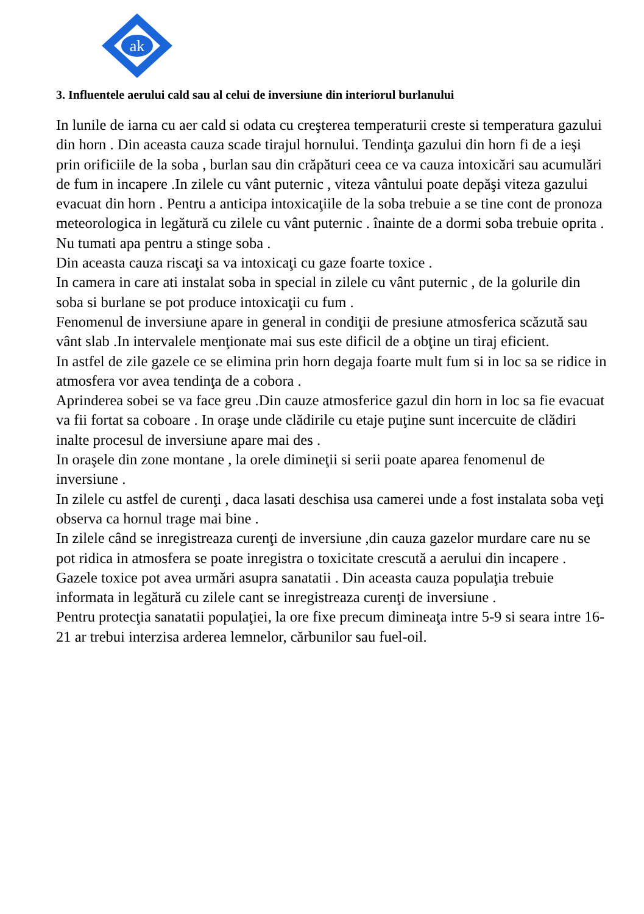ak
3. Influentele aerului cald sau al celui de inversiune din interiorul burlanului
In lunile de iarna cu aer cald si odata cu creşterea temperaturii creste si temperatura gazului din horn . Din aceasta cauza scade tirajul hornului. Tendinţa gazului din horn fi de a ieşi prin orificiile de la soba , burlan sau din crăpături ceea ce va cauza intoxicări sau acumulări de fum in incapere .In zilele cu vânt puternic , viteza vântului poate depăşi viteza gazului evacuat din horn . Pentru a anticipa intoxicaţiile de la soba trebuie a se tine cont de pronoza meteorologica in legătură cu zilele cu vânt puternic . înainte de a dormi soba trebuie oprita . Nu tumati apa pentru a stinge soba .
Din aceasta cauza riscaţi sa va intoxicaţi cu gaze foarte toxice .
In camera in care ati instalat soba in special in zilele cu vânt puternic , de la golurile din soba si burlane se pot produce intoxicaţii cu fum .
Fenomenul de inversiune apare in general in condiţii de presiune atmosferica scăzută sau vânt slab .In intervalele menţionate mai sus este dificil de a obţine un tiraj eficient.
In astfel de zile gazele ce se elimina prin horn degaja foarte mult fum si in loc sa se ridice in atmosfera vor avea tendinţa de a cobora .
Aprinderea sobei se va face greu .Din cauze atmosferice gazul din horn in loc sa fie evacuat va fii fortat sa coboare . In oraşe unde clădirile cu etaje puţine sunt incercuite de clădiri inalte procesul de inversiune apare mai des .
In oraşele din zone montane , la orele dimineţii si serii poate aparea fenomenul de inversiune .
In zilele cu astfel de curenţi , daca lasati deschisa usa camerei unde a fost instalata soba veţi observa ca hornul trage mai bine .
In zilele când se inregistreaza curenţi de inversiune ,din cauza gazelor murdare care nu se pot ridica in atmosfera se poate inregistra o toxicitate crescută a aerului din incapere .
Gazele toxice pot avea urmări asupra sanatatii . Din aceasta cauza populaţia trebuie informata in legătură cu zilele cant se inregistreaza curenţi de inversiune .
Pentru protecţia sanatatii populaţiei, la ore fixe precum dimineaţa intre 5-9 si seara intre 16-21 ar trebui interzisa arderea lemnelor, cărbunilor sau fuel-oil.